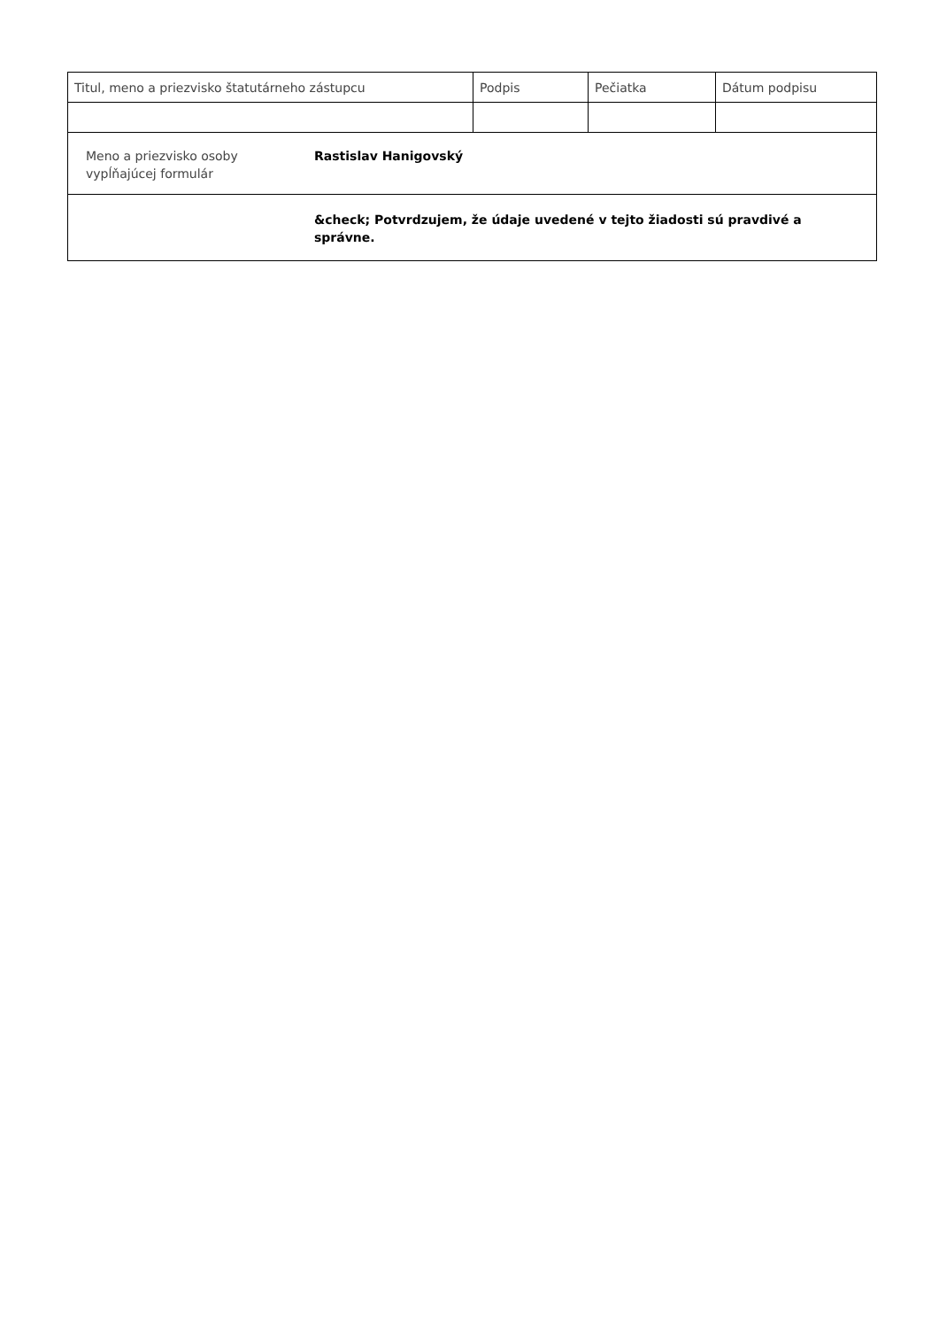| Titul, meno a priezvisko štatutárneho zástupcu | Podpis | Pečiatka | Dátum podpisu |
Meno a priezvisko osoby vypĺňajúcej formulár
Rastislav Hanigovský
&check; Potvrdzujem, že údaje uvedené v tejto žiadosti sú pravdivé a správne.